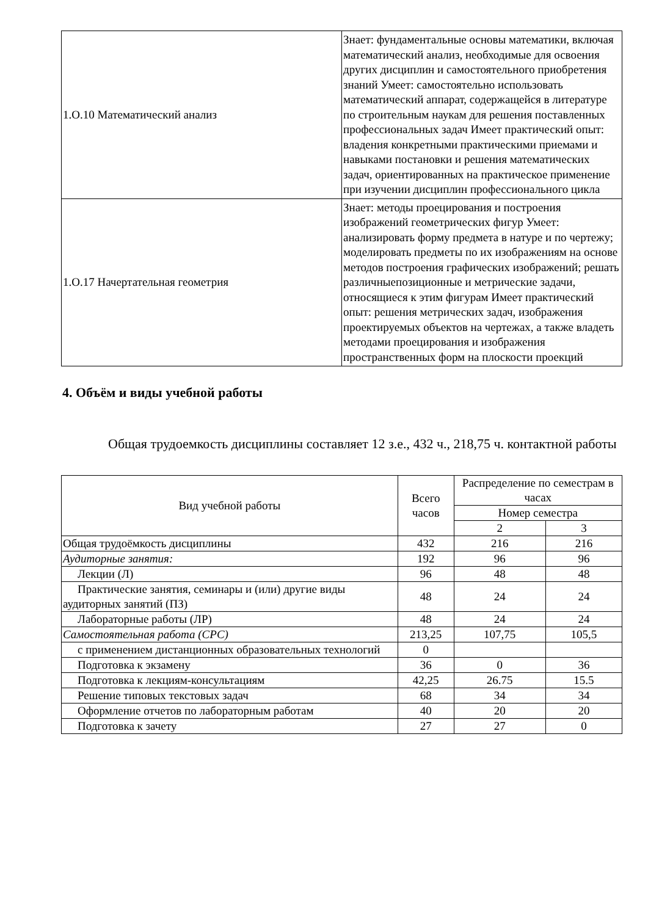| 1.О.10 Математический анализ | Знает: фундаментальные основы математики, включая математический анализ, необходимые для освоения других дисциплин и самостоятельного приобретения знаний Умеет: самостоятельно использовать математический аппарат, содержащейся в литературе по строительным наукам для решения поставленных профессиональных задач Имеет практический опыт: владения конкретными практическими приемами и навыками постановки и решения математических задач, ориентированных на практическое применение при изучении дисциплин профессионального цикла |
| 1.О.17 Начертательная геометрия | Знает: методы проецирования и построения изображений геометрических фигур Умеет: анализировать форму предмета в натуре и по чертежу; моделировать предметы по их изображениям на основе методов построения графических изображений; решать различныепозиционные и метрические задачи, относящиеся к этим фигурам Имеет практический опыт: решения метрических задач, изображения проектируемых объектов на чертежах, а также владеть методами проецирования и изображения пространственных форм на плоскости проекций |
4. Объём и виды учебной работы
Общая трудоемкость дисциплины составляет 12 з.е., 432 ч., 218,75 ч. контактной работы
| Вид учебной работы | Всего часов | Распределение по семестрам в часах | |
| --- | --- | --- | --- |
| | | Номер семестра | |
| | | 2 | 3 |
| Общая трудоёмкость дисциплины | 432 | 216 | 216 |
| Аудиторные занятия: | 192 | 96 | 96 |
| Лекции (Л) | 96 | 48 | 48 |
| Практические занятия, семинары и (или) другие виды аудиторных занятий (ПЗ) | 48 | 24 | 24 |
| Лабораторные работы (ЛР) | 48 | 24 | 24 |
| Самостоятельная работа (СРС) | 213,25 | 107,75 | 105,5 |
| с применением дистанционных образовательных технологий | 0 | | |
| Подготовка к экзамену | 36 | 0 | 36 |
| Подготовка к лекциям-консультациям | 42,25 | 26.75 | 15.5 |
| Решение типовых текстовых задач | 68 | 34 | 34 |
| Оформление отчетов по лабораторным работам | 40 | 20 | 20 |
| Подготовка к зачету | 27 | 27 | 0 |